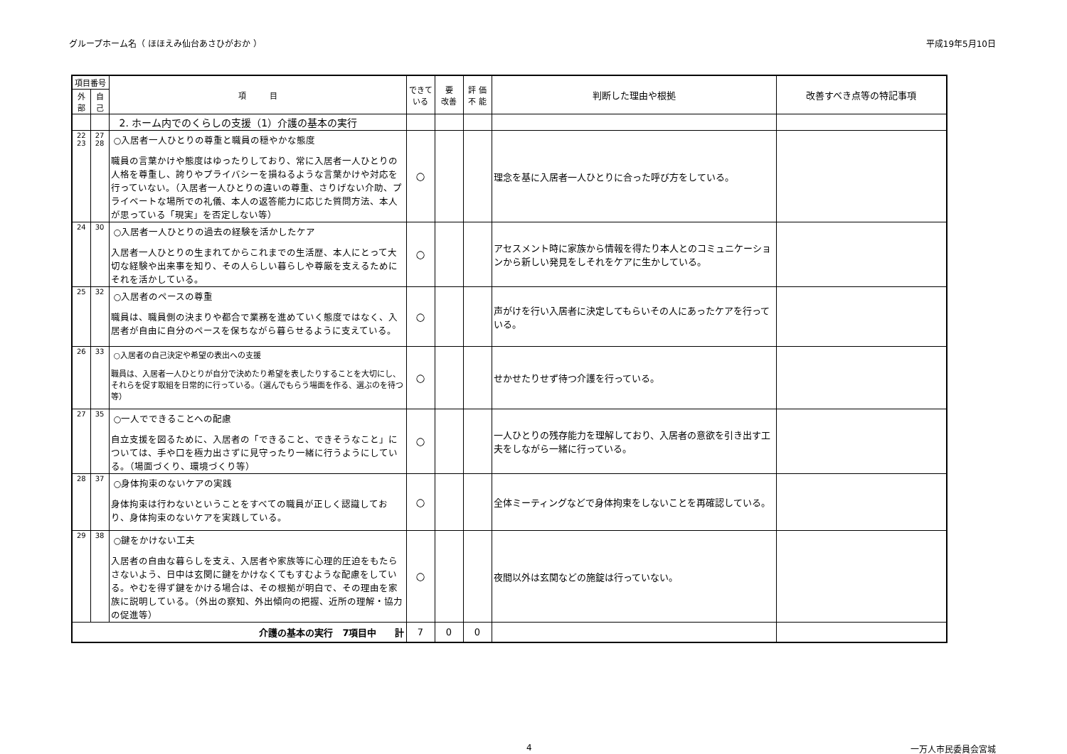グループホーム名（ ほほえみ仙台あさひがおか ） 平成19年5月10日
| 項目番号 | | 項 目 | できて いる | 要 改善 | 評 価 不 能 | 判断した理由や根拠 | 改善すべき点等の特記事項 |
| --- | --- | --- | --- | --- | --- | --- | --- |
| 外部 | 自己 | | | | | | |
| | | 2. ホーム内でのくらしの支援（1）介護の基本の実行 | | | | | |
| 22 23 | 27 28 | ○入居者一人ひとりの尊重と職員の穏やかな態度 職員の言葉かけや態度はゆったりしており、常に入居者一人ひとりの人格を尊重し、誇りやプライバシーを損ねるような言葉かけや対応を行っていない。（入居者一人ひとりの違いの尊重、さりげない介助、プライベートな場所での礼儀、本人の返答能力に応じた質問方法、本人が思っている「現実」を否定しない等） | ○ | | | 理念を基に入居者一人ひとりに合った呼び方をしている。 | |
| 24 | 30 | ○入居者一人ひとりの過去の経験を活かしたケア 入居者一人ひとりの生まれてからこれまでの生活歴、本人にとって大切な経験や出来事を知り、その人らしい暮らしや尊厳を支えるためにそれを活かしている。 | ○ | | | アセスメント時に家族から情報を得たり本人とのコミュニケーションから新しい発見をしそれをケアに生かしている。 | |
| 25 | 32 | ○入居者のペースの尊重 職員は、職員側の決まりや都合で業務を進めていく態度ではなく、入居者が自由に自分のペースを保ちながら暮らせるように支えている。 | ○ | | | 声がけを行い入居者に決定してもらいその人にあったケアを行っている。 | |
| 26 | 33 | ○入居者の自己決定や希望の表出への支援 職員は、入居者一人ひとりが自分で決めたり希望を表したりすることを大切にし、それらを促す取組を日常的に行っている。（選んでもらう場面を作る、選ぶのを待つ等） | ○ | | | せかせたりせず待つ介護を行っている。 | |
| 27 | 35 | ○一人でできることへの配慮 自立支援を図るために、入居者の「できること、できそうなこと」については、手や口を極力出さずに見守ったり一緒に行うようにしている。（場面づくり、環境づくり等） | ○ | | | 一人ひとりの残存能力を理解しており、入居者の意欲を引き出す工夫をしながら一緒に行っている。 | |
| 28 | 37 | ○身体拘束のないケアの実践 身体拘束は行わないということをすべての職員が正しく認識しており、身体拘束のないケアを実践している。 | ○ | | | 全体ミーティングなどで身体拘束をしないことを再確認している。 | |
| 29 | 38 | ○鍵をかけない工夫 入居者の自由な暮らしを支え、入居者や家族等に心理的圧迫をもたらさないよう、日中は玄関に鍵をかけなくてもすむような配慮をしている。やむを得ず鍵をかける場合は、その根拠が明白で、その理由を家族に説明している。（外出の察知、外出傾向の把握、近所の理解・協力の促進等） | ○ | | | 夜間以外は玄関などの施錠は行っていない。 | |
| 介護の基本の実行 7項目中 計 | | | 7 | 0 | 0 | | |
4 一万人市民委員会宮城